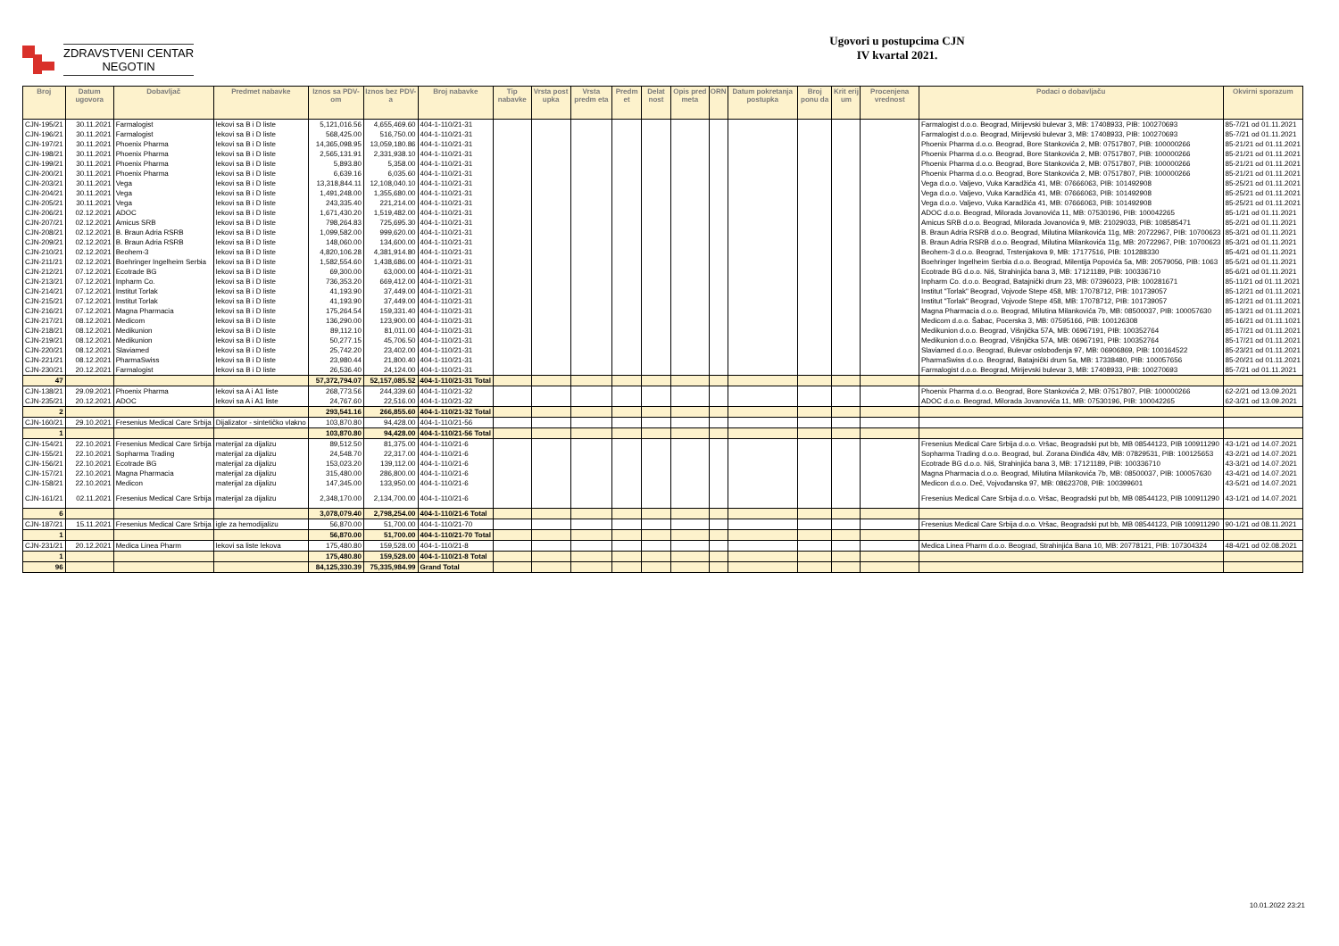ZDRAVSTVENI CENTAR
NEGOTIN
Ugovori u postupcima CJN
IV kvartal 2021.
| Broj | Datum ugovora | Dobavljač | Predmet nabavke | Iznos sa PDV-om | Iznos bez PDV-a | Broj nabavke | Tip nabavke | Vrsta post upka | Vrsta predm eta | Predm et | Delat nost | Opis pred meta | ORN | Datum pokretanja postupka | Broj ponu da | Krit erij um | Procenjena vrednost | Podaci o dobavljaču | Okvirni sporazum |
| --- | --- | --- | --- | --- | --- | --- | --- | --- | --- | --- | --- | --- | --- | --- | --- | --- | --- | --- | --- |
| CJN-195/21 | 30.11.2021 | Farmalogist | lekovi sa B i D liste | 5,121,016.56 | 4,655,469.60 | 404-1-110/21-31 | | | | | | | | | | | | Farmalogist d.o.o. Beograd, Mirijevski bulevar 3, MB: 17408933, PIB: 100270693 | 85-7/21 od 01.11.2021 |
| CJN-196/21 | 30.11.2021 | Farmalogist | lekovi sa B i D liste | 568,425.00 | 516,750.00 | 404-1-110/21-31 | | | | | | | | | | | | Farmalogist d.o.o. Beograd, Mirijevski bulevar 3, MB: 17408933, PIB: 100270693 | 85-7/21 od 01.11.2021 |
| CJN-197/21 | 30.11.2021 | Phoenix Pharma | lekovi sa B i D liste | 14,365,098.95 | 13,059,180.86 | 404-1-110/21-31 | | | | | | | | | | | | Phoenix Pharma d.o.o. Beograd, Bore Stankovića 2, MB: 07517807, PIB: 100000266 | 85-21/21 od 01.11.2021 |
| CJN-198/21 | 30.11.2021 | Phoenix Pharma | lekovi sa B i D liste | 2,565,131.91 | 2,331,938.10 | 404-1-110/21-31 | | | | | | | | | | | | Phoenix Pharma d.o.o. Beograd, Bore Stankovića 2, MB: 07517807, PIB: 100000266 | 85-21/21 od 01.11.2021 |
| CJN-199/21 | 30.11.2021 | Phoenix Pharma | lekovi sa B i D liste | 5,893.80 | 5,358.00 | 404-1-110/21-31 | | | | | | | | | | | | Phoenix Pharma d.o.o. Beograd, Bore Stankovića 2, MB: 07517807, PIB: 100000266 | 85-21/21 od 01.11.2021 |
| CJN-200/21 | 30.11.2021 | Phoenix Pharma | lekovi sa B i D liste | 6,639.16 | 6,035.60 | 404-1-110/21-31 | | | | | | | | | | | | Phoenix Pharma d.o.o. Beograd, Bore Stankovića 2, MB: 07517807, PIB: 100000266 | 85-21/21 od 01.11.2021 |
| CJN-203/21 | 30.11.2021 | Vega | lekovi sa B i D liste | 13,318,844.11 | 12,108,040.10 | 404-1-110/21-31 | | | | | | | | | | | | Vega d.o.o. Valjevo, Vuka Karadžića 41, MB: 07666063, PIB: 101492908 | 85-25/21 od 01.11.2021 |
| CJN-204/21 | 30.11.2021 | Vega | lekovi sa B i D liste | 1,491,248.00 | 1,355,680.00 | 404-1-110/21-31 | | | | | | | | | | | | Vega d.o.o. Valjevo, Vuka Karadžića 41, MB: 07666063, PIB: 101492908 | 85-25/21 od 01.11.2021 |
| CJN-205/21 | 30.11.2021 | Vega | lekovi sa B i D liste | 243,335.40 | 221,214.00 | 404-1-110/21-31 | | | | | | | | | | | | Vega d.o.o. Valjevo, Vuka Karadžića 41, MB: 07666063, PIB: 101492908 | 85-25/21 od 01.11.2021 |
| CJN-206/21 | 02.12.2021 | ADOC | lekovi sa B i D liste | 1,671,430.20 | 1,519,482.00 | 404-1-110/21-31 | | | | | | | | | | | | ADOC d.o.o. Beograd, Milorada Jovanovića 11, MB: 07530196, PIB: 100042265 | 85-1/21 od 01.11.2021 |
| CJN-207/21 | 02.12.2021 | Amicus SRB | lekovi sa B i D liste | 798,264.83 | 725,695.30 | 404-1-110/21-31 | | | | | | | | | | | | Amicus SRB d.o.o. Beograd, Milorada Jovanovića 9, MB: 21029033, PIB: 108585471 | 85-2/21 od 01.11.2021 |
| CJN-208/21 | 02.12.2021 | B. Braun Adria RSRB | lekovi sa B i D liste | 1,099,582.00 | 999,620.00 | 404-1-110/21-31 | | | | | | | | | | | | B. Braun Adria RSRB d.o.o. Beograd, Milutina Milankovića 11g, MB: 20722967, PIB: 10700623 | 85-3/21 od 01.11.2021 |
| CJN-209/21 | 02.12.2021 | B. Braun Adria RSRB | lekovi sa B i D liste | 148,060.00 | 134,600.00 | 404-1-110/21-31 | | | | | | | | | | | | B. Braun Adria RSRB d.o.o. Beograd, Milutina Milankovića 11g, MB: 20722967, PIB: 10700623 | 85-3/21 od 01.11.2021 |
| CJN-210/21 | 02.12.2021 | Beohem-3 | lekovi sa B i D liste | 4,820,106.28 | 4,381,914.80 | 404-1-110/21-31 | | | | | | | | | | | | Beohem-3 d.o.o. Beograd, Trstenjakova 9, MB: 17177516, PIB: 101288330 | 85-4/21 od 01.11.2021 |
| CJN-211/21 | 02.12.2021 | Boehringer Ingelheim Serbia | lekovi sa B i D liste | 1,582,554.60 | 1,438,686.00 | 404-1-110/21-31 | | | | | | | | | | | | Boehringer Ingelheim Serbia d.o.o. Beograd, Milentija Popovića 5a, MB: 20579056, PIB: 1063 | 85-5/21 od 01.11.2021 |
| CJN-212/21 | 07.12.2021 | Ecotrade BG | lekovi sa B i D liste | 69,300.00 | 63,000.00 | 404-1-110/21-31 | | | | | | | | | | | | Ecotrade BG d.o.o. Niš, Strahinjića bana 3, MB: 17121189, PIB: 100336710 | 85-6/21 od 01.11.2021 |
| CJN-213/21 | 07.12.2021 | Inpharm Co. | lekovi sa B i D liste | 736,353.20 | 669,412.00 | 404-1-110/21-31 | | | | | | | | | | | | Inpharm Co. d.o.o. Beograd, Batajnički drum 23, MB: 07396023, PIB: 100281671 | 85-11/21 od 01.11.2021 |
| CJN-214/21 | 07.12.2021 | Institut Torlak | lekovi sa B i D liste | 41,193.90 | 37,449.00 | 404-1-110/21-31 | | | | | | | | | | | | Institut "Torlak" Beograd, Vojvode Stepe 458, MB: 17078712, PIB: 101739057 | 85-12/21 od 01.11.2021 |
| CJN-215/21 | 07.12.2021 | Institut Torlak | lekovi sa B i D liste | 41,193.90 | 37,449.00 | 404-1-110/21-31 | | | | | | | | | | | | Institut "Torlak" Beograd, Vojvode Stepe 458, MB: 17078712, PIB: 101739057 | 85-12/21 od 01.11.2021 |
| CJN-216/21 | 07.12.2021 | Magna Pharmacia | lekovi sa B i D liste | 175,264.54 | 159,331.40 | 404-1-110/21-31 | | | | | | | | | | | | Magna Pharmacia d.o.o. Beograd, Milutina Milankovića 7b, MB: 08500037, PIB: 100057630 | 85-13/21 od 01.11.2021 |
| CJN-217/21 | 08.12.2021 | Medicom | lekovi sa B i D liste | 136,290.00 | 123,900.00 | 404-1-110/21-31 | | | | | | | | | | | | Medicom d.o.o. Šabac, Pocerska 3, MB: 07595166, PIB: 100126308 | 85-16/21 od 01.11.1021 |
| CJN-218/21 | 08.12.2021 | Medikunion | lekovi sa B i D liste | 89,112.10 | 81,011.00 | 404-1-110/21-31 | | | | | | | | | | | | Medikunion d.o.o. Beograd, Višnjička 57A, MB: 06967191, PIB: 100352764 | 85-17/21 od 01.11.2021 |
| CJN-219/21 | 08.12.2021 | Medikunion | lekovi sa B i D liste | 50,277.15 | 45,706.50 | 404-1-110/21-31 | | | | | | | | | | | | Medikunion d.o.o. Beograd, Višnjička 57A, MB: 06967191, PIB: 100352764 | 85-17/21 od 01.11.2021 |
| CJN-220/21 | 08.12.2021 | Slaviamed | lekovi sa B i D liste | 25,742.20 | 23,402.00 | 404-1-110/21-31 | | | | | | | | | | | | Slaviamed d.o.o. Beograd, Bulevar oslobođenja 97, MB: 06906869, PIB: 100164522 | 85-23/21 od 01.11.2021 |
| CJN-221/21 | 08.12.2021 | PharmaSwiss | lekovi sa B i D liste | 23,980.44 | 21,800.40 | 404-1-110/21-31 | | | | | | | | | | | | PharmaSwiss d.o.o. Beograd, Batajnički drum 5a, MB: 17338480, PIB: 100057656 | 85-20/21 od 01.11.2021 |
| CJN-230/21 | 20.12.2021 | Farmalogist | lekovi sa B i D liste | 26,536.40 | 24,124.00 | 404-1-110/21-31 | | | | | | | | | | | | Farmalogist d.o.o. Beograd, Mirijevski bulevar 3, MB: 17408933, PIB: 100270693 | 85-7/21 od 01.11.2021 |
| 47 | | | | 57,372,794.07 | 52,157,085.52 | 404-1-110/21-31 Total | | | | | | | | | | | | | |
| CJN-138/21 | 29.09.2021 | Phoenix Pharma | lekovi sa A i A1 liste | 268,773.56 | 244,339.60 | 404-1-110/21-32 | | | | | | | | | | | | Phoenix Pharma d.o.o. Beograd, Bore Stankovića 2, MB: 07517807, PIB: 100000266 | 62-2/21 od 13.09.2021 |
| CJN-235/21 | 20.12.2021 | ADOC | lekovi sa A i A1 liste | 24,767.60 | 22,516.00 | 404-1-110/21-32 | | | | | | | | | | | | ADOC d.o.o. Beograd, Milorada Jovanovića 11, MB: 07530196, PIB: 100042265 | 62-3/21 od 13.09.2021 |
| 2 | | | | 293,541.16 | 266,855.60 | 404-1-110/21-32 Total | | | | | | | | | | | | | |
| CJN-160/21 | 29.10.2021 | Fresenius Medical Care Srbija | Dijalizator - sintetičko vlakno | 103,870.80 | 94,428.00 | 404-1-110/21-56 | | | | | | | | | | | | | |
| 1 | | | | 103,870.80 | 94,428.00 | 404-1-110/21-56 Total | | | | | | | | | | | | | |
| CJN-154/21 | 22.10.2021 | Fresenius Medical Care Srbija | materijal za dijalizu | 89,512.50 | 81,375.00 | 404-1-110/21-6 | | | | | | | | | | | | Fresenius Medical Care Srbija d.o.o. Vršac, Beogradski put bb, MB 08544123, PIB 100911290 | 43-1/21 od 14.07.2021 |
| CJN-155/21 | 22.10.2021 | Sopharma Trading | materijal za dijalizu | 24,548.70 | 22,317.00 | 404-1-110/21-6 | | | | | | | | | | | | Sopharma Trading d.o.o. Beograd, bul. Zorana Đinđića 48v, MB: 07829531, PIB: 100125653 | 43-2/21 od 14.07.2021 |
| CJN-156/21 | 22.10.2021 | Ecotrade BG | materijal za dijalizu | 153,023.20 | 139,112.00 | 404-1-110/21-6 | | | | | | | | | | | | Ecotrade BG d.o.o. Niš, Strahinjića bana 3, MB: 17121189, PIB: 100336710 | 43-3/21 od 14.07.2021 |
| CJN-157/21 | 22.10.2021 | Magna Pharmacia | materijal za dijalizu | 315,480.00 | 286,800.00 | 404-1-110/21-6 | | | | | | | | | | | | Magna Pharmacia d.o.o. Beograd, Milutina Milankovića 7b, MB: 08500037, PIB: 100057630 | 43-4/21 od 14.07.2021 |
| CJN-158/21 | 22.10.2021 | Medicon | materijal za dijalizu | 147,345.00 | 133,950.00 | 404-1-110/21-6 | | | | | | | | | | | | Medicon d.o.o. Deč, Vojvođanska 97, MB: 08623708, PIB: 100399601 | 43-5/21 od 14.07.2021 |
| CJN-161/21 | 02.11.2021 | Fresenius Medical Care Srbija | materijal za dijalizu | 2,348,170.00 | 2,134,700.00 | 404-1-110/21-6 | | | | | | | | | | | | Fresenius Medical Care Srbija d.o.o. Vršac, Beogradski put bb, MB 08544123, PIB 100911290 | 43-1/21 od 14.07.2021 |
| 6 | | | | 3,078,079.40 | 2,798,254.00 | 404-1-110/21-6 Total | | | | | | | | | | | | | |
| CJN-187/21 | 15.11.2021 | Fresenius Medical Care Srbija | igle za hemodijalizu | 56,870.00 | 51,700.00 | 404-1-110/21-70 | | | | | | | | | | | | Fresenius Medical Care Srbija d.o.o. Vršac, Beogradski put bb, MB 08544123, PIB 100911290 | 90-1/21 od 08.11.2021 |
| 1 | | | | 56,870.00 | 51,700.00 | 404-1-110/21-70 Total | | | | | | | | | | | | | |
| CJN-231/21 | 20.12.2021 | Medica Linea Pharm | lekovi sa liste lekova | 175,480.80 | 159,528.00 | 404-1-110/21-8 | | | | | | | | | | | | Medica Linea Pharm d.o.o. Beograd, Strahinjića Bana 10, MB: 20778121, PIB: 107304324 | 48-4/21 od 02.08.2021 |
| 1 | | | | 175,480.80 | 159,528.00 | 404-1-110/21-8 Total | | | | | | | | | | | | | |
| 96 | | | | 84,125,330.39 | 75,335,984.99 | Grand Total | | | | | | | | | | | | | |
10.01.2022 23:21